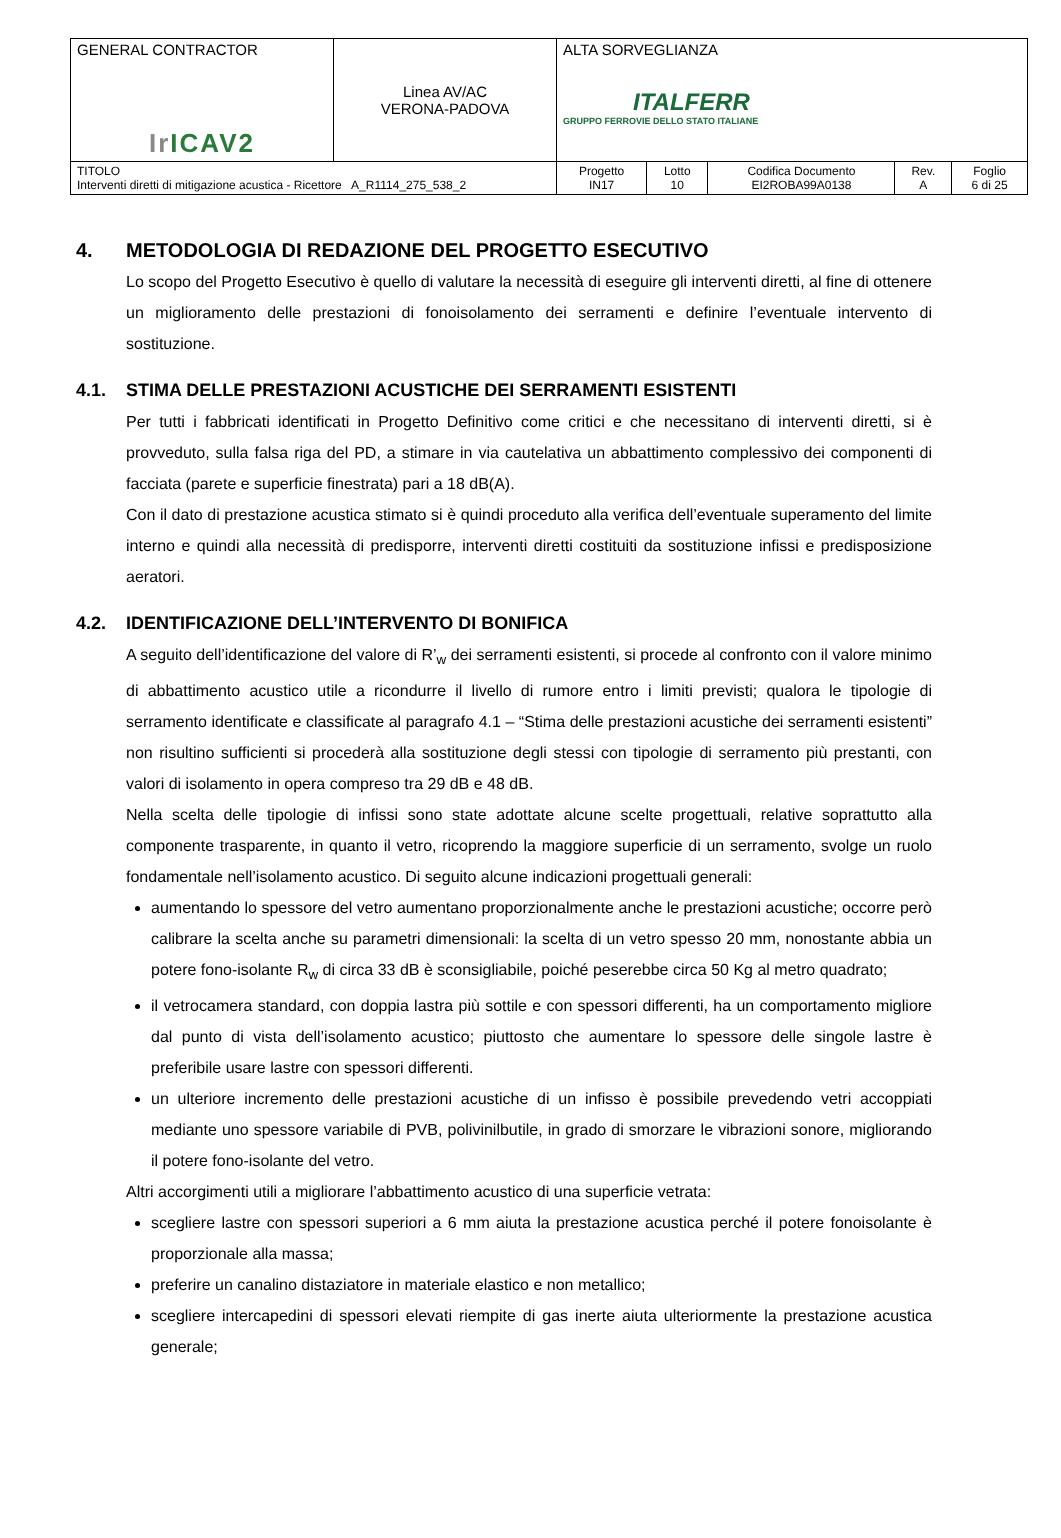| GENERAL CONTRACTOR Ir ICAV2 | Linea AV/AC VERONA-PADOVA | ALTA SORVEGLIANZA ITALFERR GRUPPO FERROVIE DELLO STATO ITALIANE | | | | |
| TITOLO Interventi diretti di mitigazione acustica - Ricettore A_R1114_275_538_2 | | Progetto IN17 | Lotto 10 | Codifica Documento EI2ROBA99A0138 | Rev. A | Foglio 6 di 25 |
4. METODOLOGIA DI REDAZIONE DEL PROGETTO ESECUTIVO
Lo scopo del Progetto Esecutivo è quello di valutare la necessità di eseguire gli interventi diretti, al fine di ottenere un miglioramento delle prestazioni di fonoisolamento dei serramenti e definire l’eventuale intervento di sostituzione.
4.1. STIMA DELLE PRESTAZIONI ACUSTICHE DEI SERRAMENTI ESISTENTI
Per tutti i fabbricati identificati in Progetto Definitivo come critici e che necessitano di interventi diretti, si è provveduto, sulla falsa riga del PD, a stimare in via cautelativa un abbattimento complessivo dei componenti di facciata (parete e superficie finestrata) pari a 18 dB(A).
Con il dato di prestazione acustica stimato si è quindi proceduto alla verifica dell’eventuale superamento del limite interno e quindi alla necessità di predisporre, interventi diretti costituiti da sostituzione infissi e predisposizione aeratori.
4.2. IDENTIFICAZIONE DELL’INTERVENTO DI BONIFICA
A seguito dell’identificazione del valore di R’<sub>w</sub> dei serramenti esistenti, si procede al confronto con il valore minimo di abbattimento acustico utile a ricondurre il livello di rumore entro i limiti previsti; qualora le tipologie di serramento identificate e classificate al paragrafo 4.1 – “Stima delle prestazioni acustiche dei serramenti esistenti” non risultino sufficienti si procederà alla sostituzione degli stessi con tipologie di serramento più prestanti, con valori di isolamento in opera compreso tra 29 dB e 48 dB.
Nella scelta delle tipologie di infissi sono state adottate alcune scelte progettuali, relative soprattutto alla componente trasparente, in quanto il vetro, ricoprendo la maggiore superficie di un serramento, svolge un ruolo fondamentale nell’isolamento acustico. Di seguito alcune indicazioni progettuali generali:
aumentando lo spessore del vetro aumentano proporzionalmente anche le prestazioni acustiche; occorre però calibrare la scelta anche su parametri dimensionali: la scelta di un vetro spesso 20 mm, nonostante abbia un potere fono-isolante R<sub>w</sub> di circa 33 dB è sconsigliabile, poiché peserebbe circa 50 Kg al metro quadrato;
il vetrocamera standard, con doppia lastra più sottile e con spessori differenti, ha un comportamento migliore dal punto di vista dell’isolamento acustico; piuttosto che aumentare lo spessore delle singole lastre è preferibile usare lastre con spessori differenti.
un ulteriore incremento delle prestazioni acustiche di un infisso è possibile prevedendo vetri accoppiati mediante uno spessore variabile di PVB, polivinilbutile, in grado di smorzare le vibrazioni sonore, migliorando il potere fono-isolante del vetro.
Altri accorgimenti utili a migliorare l’abbattimento acustico di una superficie vetrata:
scegliere lastre con spessori superiori a 6 mm aiuta la prestazione acustica perché il potere fonoisolante è proporzionale alla massa;
preferire un canalino distaziatore in materiale elastico e non metallico;
scegliere intercapedini di spessori elevati riempite di gas inerte aiuta ulteriormente la prestazione acustica generale;